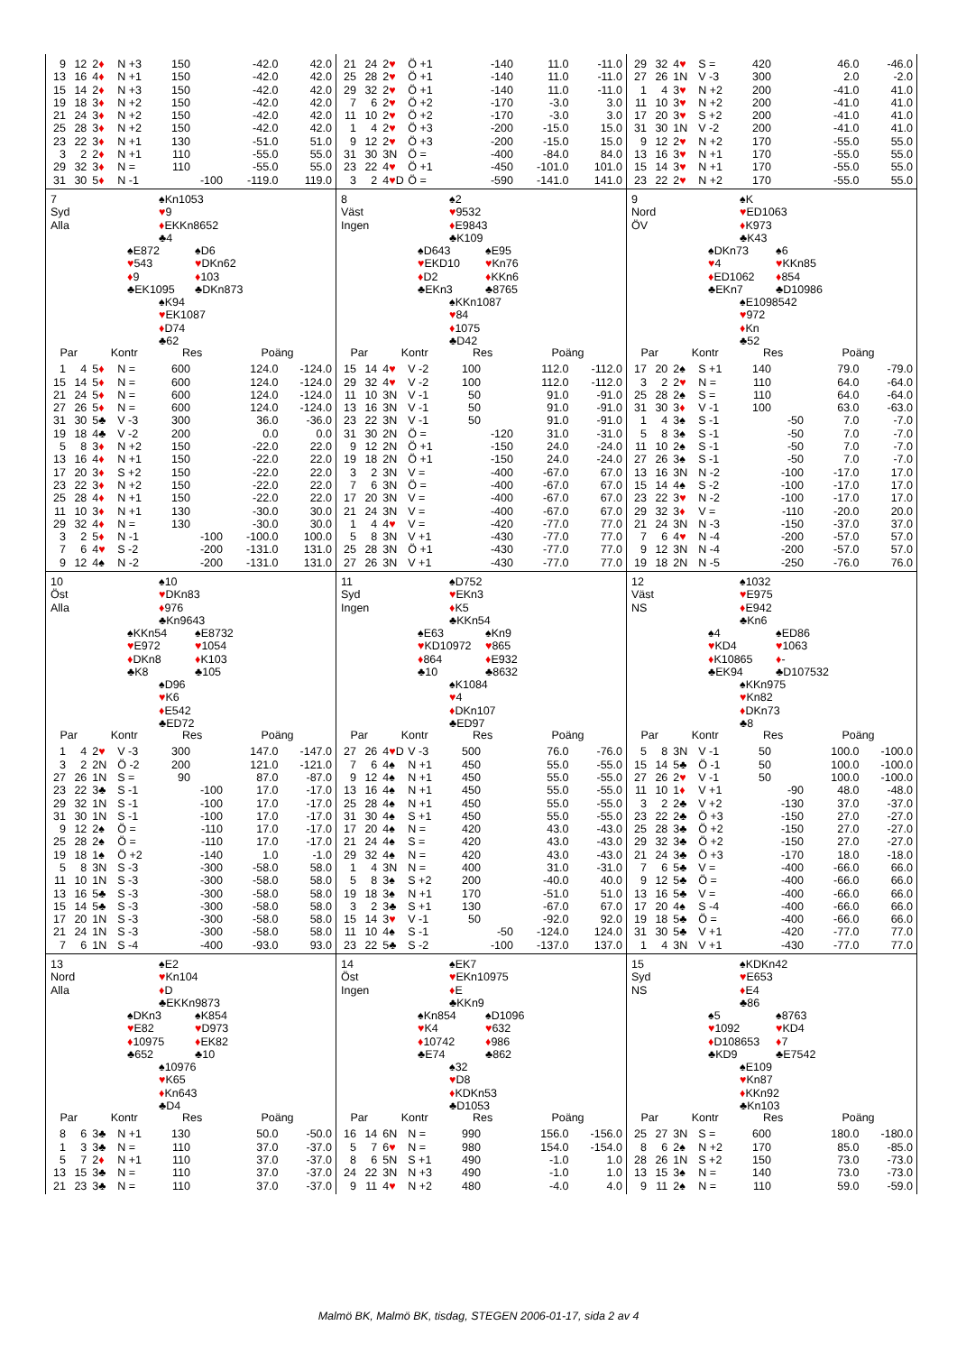| 9 | 12 | 2 ♦ | N +3 | 150 | | -42.0 | 42.0 |
| 13 | 16 | 4 ♦ | N +1 | 150 | | -42.0 | 42.0 |
| 15 | 14 | 2 ♦ | N +3 | 150 | | -42.0 | 42.0 |
| 19 | 18 | 3 ♦ | N +2 | 150 | | -42.0 | 42.0 |
| 21 | 24 | 3 ♦ | N +2 | 150 | | -42.0 | 42.0 |
| 25 | 28 | 3 ♦ | N +2 | 150 | | -42.0 | 42.0 |
| 23 | 22 | 3 ♦ | N +1 | 130 | | -51.0 | 51.0 |
| 3 | 2 | 2 ♦ | N +1 | 110 | | -55.0 | 55.0 |
| 29 | 32 | 3 ♦ | N = | 110 | | -55.0 | 55.0 |
| 31 | 30 | 5 ♦ | N -1 | | -100 | -119.0 | 119.0 |
| 21 | 24 | 2 ♥ | Ö +1 | | -140 | 11.0 | -11.0 |
| 25 | 28 | 2 ♥ | Ö +1 | | -140 | 11.0 | -11.0 |
| 29 | 32 | 2 ♥ | Ö +1 | | -140 | 11.0 | -11.0 |
| 7 | 6 | 2 ♥ | Ö +2 | | -170 | -3.0 | 3.0 |
| 11 | 10 | 2 ♥ | Ö +2 | | -170 | -3.0 | 3.0 |
| 1 | 4 | 2 ♥ | Ö +3 | | -200 | -15.0 | 15.0 |
| 9 | 12 | 2 ♥ | Ö +3 | | -200 | -15.0 | 15.0 |
| 31 | 30 | 3N | Ö = | | -400 | -84.0 | 84.0 |
| 23 | 22 | 4 ♥ | Ö +1 | | -450 | -101.0 | 101.0 |
| 3 | 2 | 4 ♥ D | Ö = | | -590 | -141.0 | 141.0 |
| 29 | 32 | 4 ♥ | S = | 420 | | 46.0 | -46.0 |
| 27 | 26 | 1N | V -3 | 300 | | 2.0 | -2.0 |
| 1 | 4 | 3 ♥ | N +2 | 200 | | -41.0 | 41.0 |
| 11 | 10 | 3 ♥ | N +2 | 200 | | -41.0 | 41.0 |
| 17 | 20 | 3 ♥ | S +2 | 200 | | -41.0 | 41.0 |
| 31 | 30 | 1N | V -2 | 200 | | -41.0 | 41.0 |
| 9 | 12 | 2 ♥ | N +2 | 170 | | -55.0 | 55.0 |
| 13 | 16 | 3 ♥ | N +1 | 170 | | -55.0 | 55.0 |
| 15 | 14 | 3 ♥ | N +1 | 170 | | -55.0 | 55.0 |
| 23 | 22 | 2 ♥ | N +2 | 170 | | -55.0 | 55.0 |
7
Syd
Alla
♠Kn1053
♥9
♦EKKn8652
♣4
♠E872
♥543
♦9
♣EK1095
♠D6
♥DKn62
♦103
♣DKn873
♠K94
♥EK1087
♦D74
♣62
| Par | | Kontr | | Res | | Poäng | |
| --- | --- | --- | --- | --- | --- | --- | --- |
| 1 | 4 | 5 ♦ | N = | 600 | | 124.0 | -124.0 |
| 15 | 14 | 5 ♦ | N = | 600 | | 124.0 | -124.0 |
| 21 | 24 | 5 ♦ | N = | 600 | | 124.0 | -124.0 |
| 27 | 26 | 5 ♦ | N = | 600 | | 124.0 | -124.0 |
| 31 | 30 | 5♣ | V -3 | 300 | | 36.0 | -36.0 |
| 19 | 18 | 4♣ | V -2 | 200 | | 0.0 | 0.0 |
| 5 | 8 | 3 ♦ | N +2 | 150 | | -22.0 | 22.0 |
| 13 | 16 | 4 ♦ | N +1 | 150 | | -22.0 | 22.0 |
| 17 | 20 | 3 ♦ | S +2 | 150 | | -22.0 | 22.0 |
| 23 | 22 | 3 ♦ | N +2 | 150 | | -22.0 | 22.0 |
| 25 | 28 | 4 ♦ | N +1 | 150 | | -22.0 | 22.0 |
| 11 | 10 | 3 ♦ | N +1 | 130 | | -30.0 | 30.0 |
| 29 | 32 | 4 ♦ | N = | 130 | | -30.0 | 30.0 |
| 3 | 2 | 5 ♦ | N -1 | | -100 | -100.0 | 100.0 |
| 7 | 6 | 4 ♥ | S -2 | | -200 | -131.0 | 131.0 |
| 9 | 12 | 4♠ | N -2 | | -200 | -131.0 | 131.0 |
8
Väst
Ingen
♠2
♥9532
♦E9843
♣K109
♠D643
♥EKD10
♦D2
♣EKn3
♠E95
♥Kn76
♦KKn6
♣8765
♠KKn1087
♥84
♦1075
♣D42
| Par | | Kontr | | Res | | Poäng | |
| --- | --- | --- | --- | --- | --- | --- | --- |
| 15 | 14 | 4 ♥ | V -2 | 100 | | 112.0 | -112.0 |
| 29 | 32 | 4 ♥ | V -2 | 100 | | 112.0 | -112.0 |
| 11 | 10 | 3N | V -1 | 50 | | 91.0 | -91.0 |
| 13 | 16 | 3N | V -1 | 50 | | 91.0 | -91.0 |
| 23 | 22 | 3N | V -1 | 50 | | 91.0 | -91.0 |
| 31 | 30 | 2N | Ö = | | -120 | 31.0 | -31.0 |
| 9 | 12 | 2N | Ö +1 | | -150 | 24.0 | -24.0 |
| 19 | 18 | 2N | Ö +1 | | -150 | 24.0 | -24.0 |
| 3 | 2 | 3N | V = | | -400 | -67.0 | 67.0 |
| 7 | 6 | 3N | Ö = | | -400 | -67.0 | 67.0 |
| 17 | 20 | 3N | V = | | -400 | -67.0 | 67.0 |
| 21 | 24 | 3N | V = | | -400 | -67.0 | 67.0 |
| 1 | 4 | 4 ♥ | V = | | -420 | -77.0 | 77.0 |
| 5 | 8 | 3N | V +1 | | -430 | -77.0 | 77.0 |
| 25 | 28 | 3N | Ö +1 | | -430 | -77.0 | 77.0 |
| 27 | 26 | 3N | V +1 | | -430 | -77.0 | 77.0 |
9
Nord
ÖV
♠K
♥ED1063
♦K973
♣K43
♠DKn73
♥4
♦ED1062
♣EKn7
♠6
♥KKn85
♦854
♣D10986
♠E1098542
♥972
♦Kn
♣52
| Par | | Kontr | | Res | | Poäng | |
| --- | --- | --- | --- | --- | --- | --- | --- |
| 17 | 20 | 2♠ | S +1 | 140 | | 79.0 | -79.0 |
| 3 | 2 | 2 ♥ | N = | 110 | | 64.0 | -64.0 |
| 25 | 28 | 2♠ | S = | 110 | | 64.0 | -64.0 |
| 31 | 30 | 3 ♦ | V -1 | 100 | | 63.0 | -63.0 |
| 1 | 4 | 3♠ | S -1 | | -50 | 7.0 | -7.0 |
| 5 | 8 | 3♠ | S -1 | | -50 | 7.0 | -7.0 |
| 11 | 10 | 2♠ | S -1 | | -50 | 7.0 | -7.0 |
| 27 | 26 | 3♠ | S -1 | | -50 | 7.0 | -7.0 |
| 13 | 16 | 3N | N -2 | | -100 | -17.0 | 17.0 |
| 15 | 14 | 4♠ | S -2 | | -100 | -17.0 | 17.0 |
| 23 | 22 | 3 ♥ | N -2 | | -100 | -17.0 | 17.0 |
| 29 | 32 | 3 ♦ | V = | | -110 | -20.0 | 20.0 |
| 21 | 24 | 3N | N -3 | | -150 | -37.0 | 37.0 |
| 7 | 6 | 4 ♥ | N -4 | | -200 | -57.0 | 57.0 |
| 9 | 12 | 3N | N -4 | | -200 | -57.0 | 57.0 |
| 19 | 18 | 2N | N -5 | | -250 | -76.0 | 76.0 |
10
Öst
Alla
♠10
♥DKn83
♦976
♣Kn9643
♠KKn54
♥E972
♦DKn8
♣K8
♠E8732
♥1054
♦K103
♣105
♠D96
♥K6
♦E542
♣ED72
| Par | | Kontr | | Res | | Poäng | |
| --- | --- | --- | --- | --- | --- | --- | --- |
| 1 | 4 | 2 ♥ | V -3 | 300 | | 147.0 | -147.0 |
| 3 | 2 | 2N | Ö -2 | 200 | | 121.0 | -121.0 |
| 27 | 26 | 1N | S = | 90 | | 87.0 | -87.0 |
| 23 | 22 | 3♣ | S -1 | | -100 | 17.0 | -17.0 |
| 29 | 32 | 1N | S -1 | | -100 | 17.0 | -17.0 |
| 31 | 30 | 1N | S -1 | | -100 | 17.0 | -17.0 |
| 9 | 12 | 2♠ | Ö = | | -110 | 17.0 | -17.0 |
| 25 | 28 | 2♠ | Ö = | | -110 | 17.0 | -17.0 |
| 19 | 18 | 1♠ | Ö +2 | | -140 | 1.0 | -1.0 |
| 5 | 8 | 3N | S -3 | | -300 | -58.0 | 58.0 |
| 11 | 10 | 1N | S -3 | | -300 | -58.0 | 58.0 |
| 13 | 16 | 5♣ | S -3 | | -300 | -58.0 | 58.0 |
| 15 | 14 | 5♣ | S -3 | | -300 | -58.0 | 58.0 |
| 17 | 20 | 1N | S -3 | | -300 | -58.0 | 58.0 |
| 21 | 24 | 1N | S -3 | | -300 | -58.0 | 58.0 |
| 7 | 6 | 1N | S -4 | | -400 | -93.0 | 93.0 |
11
Syd
Ingen
♠D752
♥EKn3
♦K5
♣KKn54
♠E63
♥KD10972
♦864
♣10
♠Kn9
♥865
♦E932
♣8632
♠K1084
♥4
♦DKn107
♣ED97
| Par | | Kontr | | Res | | Poäng | |
| --- | --- | --- | --- | --- | --- | --- | --- |
| 27 | 26 | 4 ♥ D | V -3 | 500 | | 76.0 | -76.0 |
| 7 | 6 | 4♠ | N +1 | 450 | | 55.0 | -55.0 |
| 9 | 12 | 4♠ | N +1 | 450 | | 55.0 | -55.0 |
| 13 | 16 | 4♠ | N +1 | 450 | | 55.0 | -55.0 |
| 25 | 28 | 4♠ | N +1 | 450 | | 55.0 | -55.0 |
| 31 | 30 | 4♠ | S +1 | 450 | | 55.0 | -55.0 |
| 17 | 20 | 4♠ | N = | 420 | | 43.0 | -43.0 |
| 21 | 24 | 4♠ | S = | 420 | | 43.0 | -43.0 |
| 29 | 32 | 4♠ | N = | 420 | | 43.0 | -43.0 |
| 1 | 4 | 3N | N = | 400 | | 31.0 | -31.0 |
| 5 | 8 | 3♠ | S +2 | 200 | | -40.0 | 40.0 |
| 19 | 18 | 3♠ | N +1 | 170 | | -51.0 | 51.0 |
| 3 | 2 | 3♣ | S +1 | 130 | | -67.0 | 67.0 |
| 15 | 14 | 3 ♥ | V -1 | 50 | | -92.0 | 92.0 |
| 11 | 10 | 4♠ | S -1 | | -50 | -124.0 | 124.0 |
| 23 | 22 | 5♣ | S -2 | | -100 | -137.0 | 137.0 |
12
Väst
NS
♠1032
♥E975
♦E942
♣Kn6
♠4
♥KD4
♦K10865
♣EK94
♠ED86
♥1063
♦-
♣D107532
♠KKn975
♥Kn82
♦DKn73
♣8
| Par | | Kontr | | Res | | Poäng | |
| --- | --- | --- | --- | --- | --- | --- | --- |
| 5 | 8 | 3N | V -1 | 50 | | 100.0 | -100.0 |
| 15 | 14 | 5♣ | Ö -1 | 50 | | 100.0 | -100.0 |
| 27 | 26 | 2 ♥ | V -1 | 50 | | 100.0 | -100.0 |
| 11 | 10 | 1 ♦ | V +1 | | -90 | 48.0 | -48.0 |
| 3 | 2 | 2♣ | V +2 | | -130 | 37.0 | -37.0 |
| 23 | 22 | 2♣ | Ö +3 | | -150 | 27.0 | -27.0 |
| 25 | 28 | 3♣ | Ö +2 | | -150 | 27.0 | -27.0 |
| 29 | 32 | 3♣ | Ö +2 | | -150 | 27.0 | -27.0 |
| 21 | 24 | 3♣ | Ö +3 | | -170 | 18.0 | -18.0 |
| 7 | 6 | 5♣ | V = | | -400 | -66.0 | 66.0 |
| 9 | 12 | 5♣ | Ö = | | -400 | -66.0 | 66.0 |
| 13 | 16 | 5♣ | V = | | -400 | -66.0 | 66.0 |
| 17 | 20 | 4♠ | S -4 | | -400 | -66.0 | 66.0 |
| 19 | 18 | 5♣ | Ö = | | -400 | -66.0 | 66.0 |
| 31 | 30 | 5♣ | V +1 | | -420 | -77.0 | 77.0 |
| 1 | 4 | 3N | V +1 | | -430 | -77.0 | 77.0 |
13
Nord
Alla
♠E2
♥Kn104
♦D
♣EKKn9873
♠DKn3
♥E82
♦10975
♣652
♠K854
♥D973
♦EK82
♣10
♠10976
♥K65
♦Kn643
♣D4
| Par | | Kontr | | Res | | Poäng | |
| --- | --- | --- | --- | --- | --- | --- | --- |
| 8 | 6 | 3♣ | N +1 | 130 | | 50.0 | -50.0 |
| 1 | 3 | 3♣ | N = | 110 | | 37.0 | -37.0 |
| 5 | 7 | 2 ♦ | N +1 | 110 | | 37.0 | -37.0 |
| 13 | 15 | 3♣ | N = | 110 | | 37.0 | -37.0 |
| 21 | 23 | 3♣ | N = | 110 | | 37.0 | -37.0 |
14
Öst
Ingen
♠EK7
♥EKn10975
♦E
♣KKn9
♠Kn854
♥K4
♦10742
♣E74
♠D1096
♥632
♦986
♣862
♠32
♥D8
♦KDKn53
♣D1053
| Par | | Kontr | | Res | | Poäng | |
| --- | --- | --- | --- | --- | --- | --- | --- |
| 16 | 14 | 6N | N = | 990 | | 156.0 | -156.0 |
| 5 | 7 | 6 ♥ | N = | 980 | | 154.0 | -154.0 |
| 8 | 6 | 5N | S +1 | 490 | | -1.0 | 1.0 |
| 24 | 22 | 3N | N +3 | 490 | | -1.0 | 1.0 |
| 9 | 11 | 4 ♥ | N +2 | 480 | | -4.0 | 4.0 |
15
Syd
NS
♠KDKn42
♥E653
♦E4
♣86
♠5
♥1092
♦D108653
♣KD9
♠8763
♥KD4
♦7
♣E7542
♠E109
♥Kn87
♦KKn92
♣Kn103
| Par | | Kontr | | Res | | Poäng | |
| --- | --- | --- | --- | --- | --- | --- | --- |
| 25 | 27 | 3N | S = | 600 | | 180.0 | -180.0 |
| 8 | 6 | 2♠ | N +2 | 170 | | 85.0 | -85.0 |
| 28 | 26 | 1N | S +2 | 150 | | 73.0 | -73.0 |
| 13 | 15 | 3♠ | N = | 140 | | 73.0 | -73.0 |
| 9 | 11 | 2♠ | N = | 110 | | 59.0 | -59.0 |
Malmö BK, Malmö BK, tisdag, STEGEN 2006-01-17, sida 2 av 4